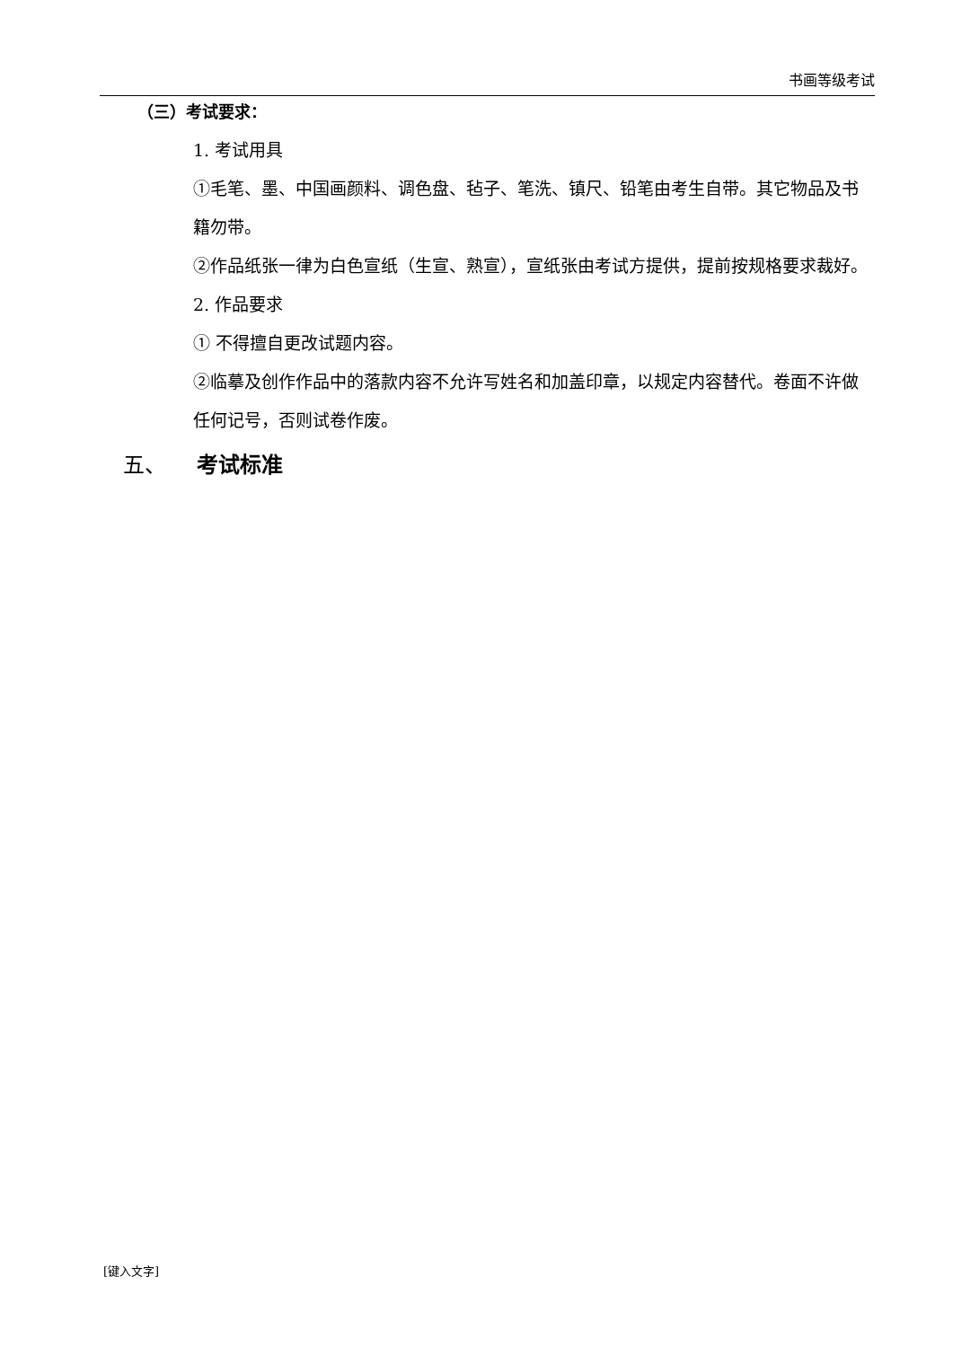书画等级考试
（三）考试要求：
1. 考试用具
①毛笔、墨、中国画颜料、调色盘、毡子、笔洗、镇尺、铅笔由考生自带。其它物品及书籍勿带。
②作品纸张一律为白色宣纸（生宣、熟宣），宣纸张由考试方提供，提前按规格要求裁好。
2. 作品要求
① 不得擅自更改试题内容。
②临摹及创作作品中的落款内容不允许写姓名和加盖印章，以规定内容替代。卷面不许做任何记号，否则试卷作废。
五、 考试标准
[键入文字]